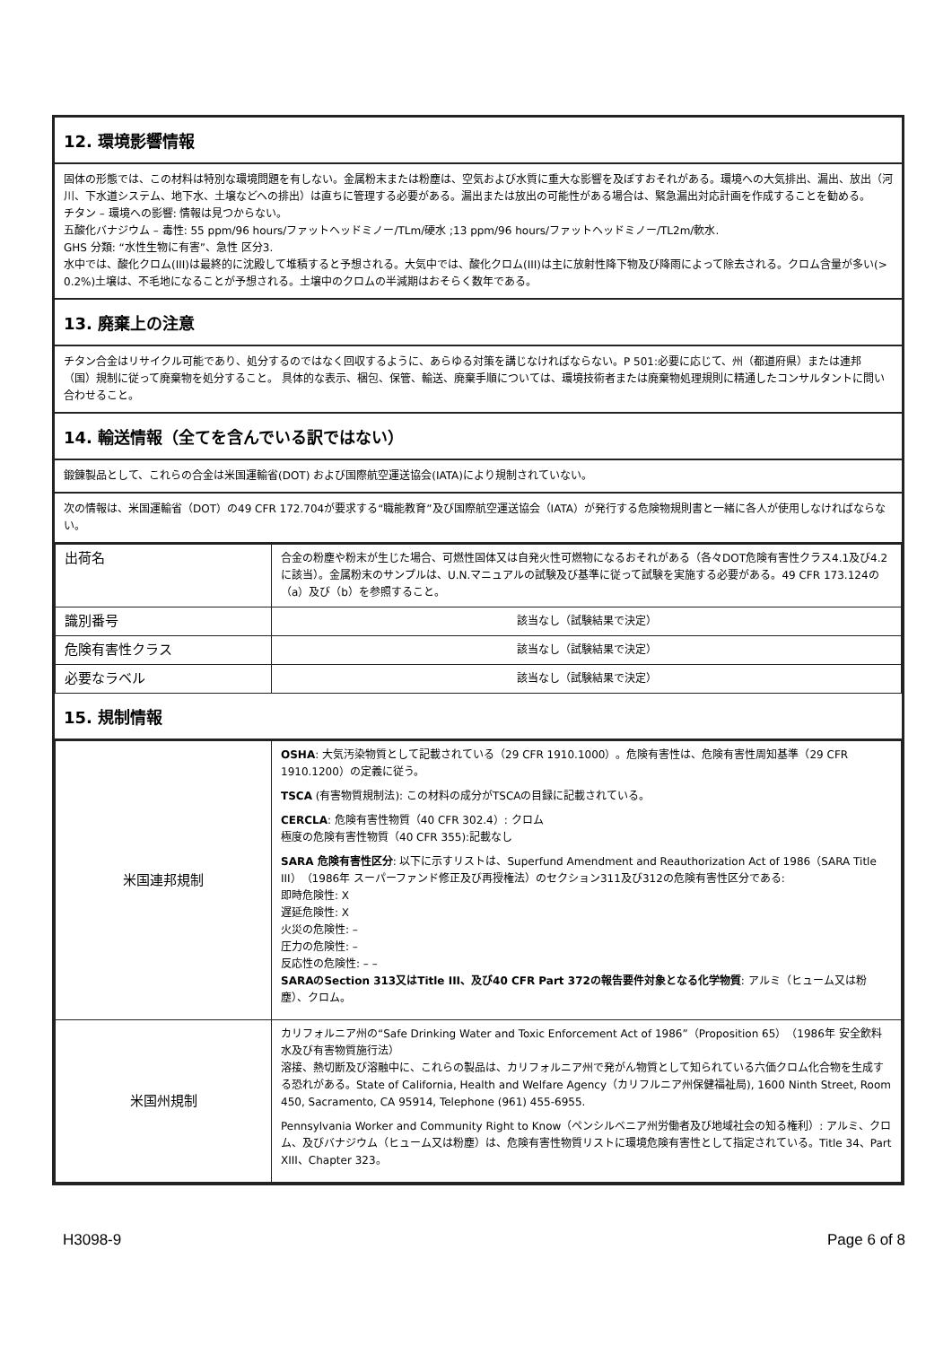12. 環境影響情報
固体の形態では、この材料は特別な環境問題を有しない。金属粉末または粉塵は、空気および水質に重大な影響を及ぼすおそれがある。環境への大気排出、漏出、放出（河川、下水道システム、地下水、土壌などへの排出）は直ちに管理する必要がある。漏出または放出の可能性がある場合は、緊急漏出対応計画を作成することを勧める。
チタン – 環境への影響: 情報は見つからない。
五酸化バナジウム – 毒性: 55 ppm/96 hours/ファットヘッドミノー/TLm/硬水 ;13 ppm/96 hours/ファットヘッドミノー/TL2m/軟水.
GHS 分類: “水性生物に有害”、急性 区分3.
水中では、酸化クロム(III)は最終的に沈殿して堆積すると予想される。大気中では、酸化クロム(III)は主に放射性降下物及び降雨によって除去される。クロム含量が多い(> 0.2%)土壌は、不毛地になることが予想される。土壌中のクロムの半減期はおそらく数年である。
13. 廃棄上の注意
チタン合金はリサイクル可能であり、処分するのではなく回収するように、あらゆる対策を講じなければならない。P 501:必要に応じて、州（都道府県）または連邦（国）規制に従って廃棄物を処分すること。 具体的な表示、梱包、保管、輸送、廃棄手順については、環境技術者または廃棄物処理規則に精通したコンサルタントに問い合わせること。
14. 輸送情報（全てを含んでいる訳ではない）
鍛錬製品として、これらの合金は米国運輸省(DOT) および国際航空運送協会(IATA)により規制されていない。
次の情報は、米国運輸省（DOT）の49 CFR 172.704が要求する“職能教育”及び国際航空運送協会（IATA）が発行する危険物規則書と一緒に各人が使用しなければならない。
| 出荷名 | 合金の粉塵や粉末が生じた場合、可燃性固体又は自発火性可燃物になるおそれがある（各々DOT危険有害性クラス4.1及び4.2に該当）。金属粉末のサンプルは、U.N.マニュアルの試験及び基準に従って試験を実施する必要がある。49 CFR 173.124の（a）及び（b）を参照すること。 |
| 識別番号 | 該当なし（試験結果で決定） |
| 危険有害性クラス | 該当なし（試験結果で決定） |
| 必要なラベル | 該当なし（試験結果で決定） |
15. 規制情報
| 米国連邦規制 | OSHA : 大気汚染物質として記載されている（29 CFR 1910.1000）。危険有害性は、危険有害性周知基準（29 CFR 1910.1200）の定義に従う。 TSCA (有害物質規制法): この材料の成分がTSCAの目録に記載されている。 CERCLA : 危険有害性物質（40 CFR 302.4）: クロム 極度の危険有害性物質（40 CFR 355):記載なし SARA 危険有害性区分 : 以下に示すリストは、Superfund Amendment and Reauthorization Act of 1986（SARA Title III）（1986年 スーパーファンド修正及び再授権法）のセクション311及び312の危険有害性区分である: 即時危険性: X 遅延危険性: X 火災の危険性: – 圧力の危険性: – 反応性の危険性: – – SARAのSection 313又はTitle III、及び40 CFR Part 372の報告要件対象となる化学物質 : アルミ（ヒューム又は粉塵）、クロム。 |
| 米国州規制 | カリフォルニア州の“Safe Drinking Water and Toxic Enforcement Act of 1986”（Proposition 65）（1986年 安全飲料水及び有害物質施行法） 溶接、熱切断及び溶融中に、これらの製品は、カリフォルニア州で発がん物質として知られている六価クロム化合物を生成する恐れがある。State of California, Health and Welfare Agency（カリフルニア州保健福祉局), 1600 Ninth Street, Room 450, Sacramento, CA 95914, Telephone (961) 455-6955. Pennsylvania Worker and Community Right to Know（ペンシルベニア州労働者及び地域社会の知る権利）: アルミ、クロム、及びバナジウム（ヒューム又は粉塵）は、危険有害性物質リストに環境危険有害性として指定されている。Title 34、Part XIII、Chapter 323。 |
H3098-9 Page 6 of 8